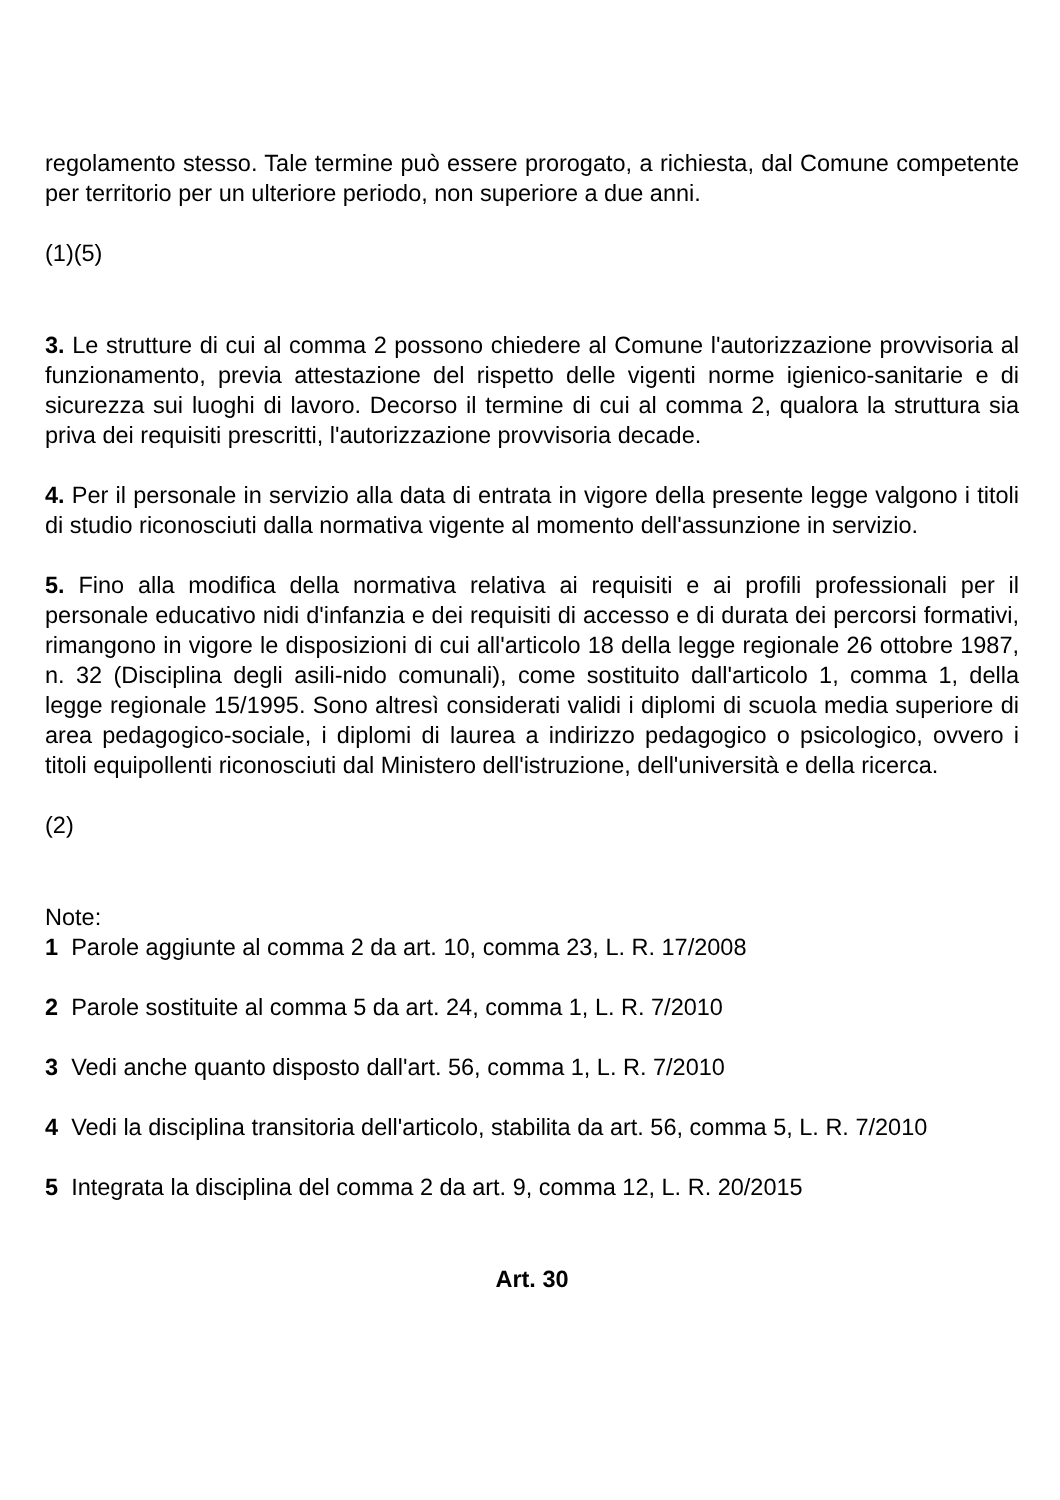regolamento stesso. Tale termine può essere prorogato, a richiesta, dal Comune competente per territorio per un ulteriore periodo, non superiore a due anni.
(1)(5)
3. Le strutture di cui al comma 2 possono chiedere al Comune l'autorizzazione provvisoria al funzionamento, previa attestazione del rispetto delle vigenti norme igienico-sanitarie e di sicurezza sui luoghi di lavoro. Decorso il termine di cui al comma 2, qualora la struttura sia priva dei requisiti prescritti, l'autorizzazione provvisoria decade.
4. Per il personale in servizio alla data di entrata in vigore della presente legge valgono i titoli di studio riconosciuti dalla normativa vigente al momento dell'assunzione in servizio.
5. Fino alla modifica della normativa relativa ai requisiti e ai profili professionali per il personale educativo nidi d'infanzia e dei requisiti di accesso e di durata dei percorsi formativi, rimangono in vigore le disposizioni di cui all'articolo 18 della legge regionale 26 ottobre 1987, n. 32 (Disciplina degli asili-nido comunali), come sostituito dall'articolo 1, comma 1, della legge regionale 15/1995. Sono altresì considerati validi i diplomi di scuola media superiore di area pedagogico-sociale, i diplomi di laurea a indirizzo pedagogico o psicologico, ovvero i titoli equipollenti riconosciuti dal Ministero dell'istruzione, dell'università e della ricerca.
(2)
Note:
1 Parole aggiunte al comma 2 da art. 10, comma 23, L. R. 17/2008
2 Parole sostituite al comma 5 da art. 24, comma 1, L. R. 7/2010
3 Vedi anche quanto disposto dall'art. 56, comma 1, L. R. 7/2010
4 Vedi la disciplina transitoria dell'articolo, stabilita da art. 56, comma 5, L. R. 7/2010
5 Integrata la disciplina del comma 2 da art. 9, comma 12, L. R. 20/2015
Art. 30